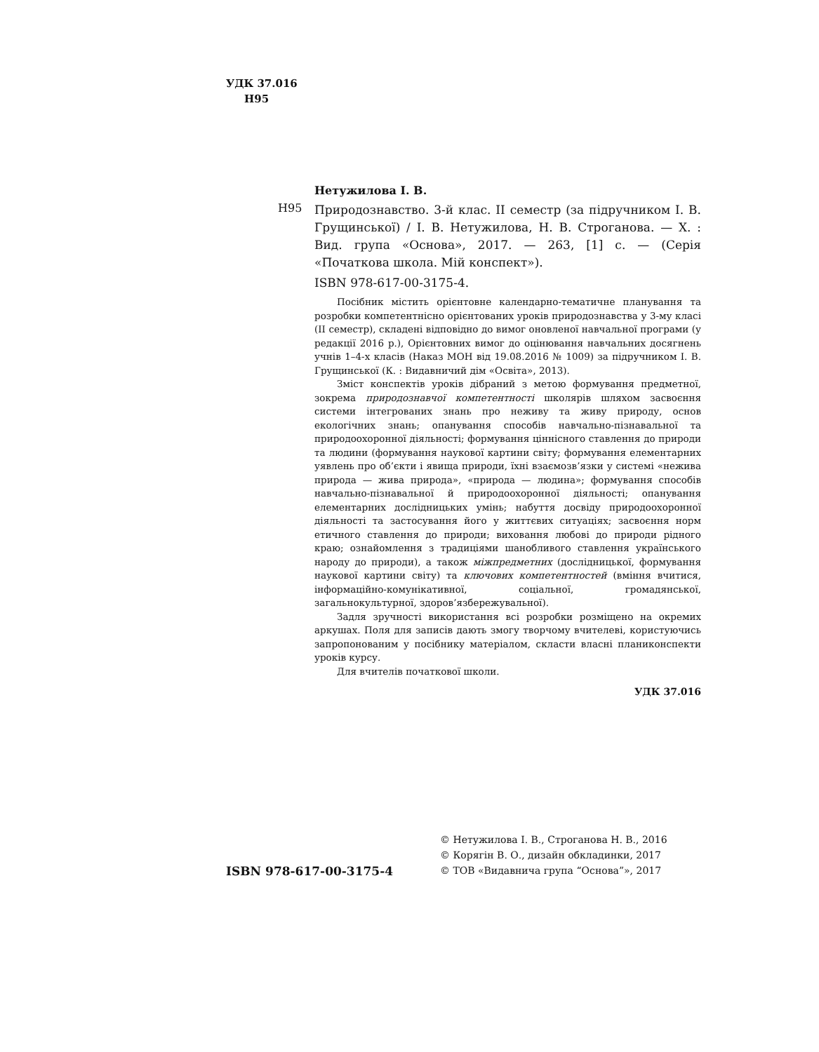УДК 37.016
Н95
Нетужилова І. В.
Н95
Природознавство. 3-й клас. ІІ семестр (за підручником І. В. Грущинської) / І. В. Нетужилова, Н. В. Строганова. — Х. : Вид. група «Основа», 2017. — 263, [1] с. — (Серія «Початкова школа. Мій конспект»).
ISBN 978-617-00-3175-4.
Посібник містить орієнтовне календарно-тематичне планування та розробки компетентнісно орієнтованих уроків природознавства у 3-му класі (ІІ семестр), складені відповідно до вимог оновленої навчальної програми (у редакції 2016 р.), Орієнтовних вимог до оцінювання навчальних досягнень учнів 1–4-х класів (Наказ МОН від 19.08.2016 № 1009) за підручником І. В. Грущинської (К. : Видавничий дім «Освіта», 2013).
Зміст конспектів уроків дібраний з метою формування предметної, зокрема природознавчої компетентності школярів шляхом засвоєння системи інтегрованих знань про неживу та живу природу, основ екологічних знань; опанування способів навчально-пізнавальної та природоохоронної діяльності; формування ціннісного ставлення до природи та людини (формування наукової картини світу; формування елементарних уявлень про об’єкти і явища природи, їхні взаємозв’язки у системі «нежива природа — жива природа», «природа — людина»; формування способів навчально-пізнавальної й природоохоронної діяльності; опанування елементарних дослідницьких умінь; набуття досвіду природоохоронної діяльності та застосування його у життєвих ситуаціях; засвоєння норм етичного ставлення до природи; виховання любові до природи рідного краю; ознайомлення з традиціями шанобливого ставлення українського народу до природи), а також міжпредметних (дослідницької, формування наукової картини світу) та ключових компетентностей (вміння вчитися, інформаційно-комунікативної, соціальної, громадянської, загальнокультурної, здоров’язбережувальної).
Задля зручності використання всі розробки розміщено на окремих аркушах. Поля для записів дають змогу творчому вчителеві, користуючись запропонованим у посібнику матеріалом, скласти власні планиконспекти уроків курсу.
Для вчителів початкової школи.
УДК 37.016
ISBN 978-617-00-3175-4
© Нетужилова І. В., Строганова Н. В., 2016
© Корягін В. О., дизайн обкладинки, 2017
© ТОВ «Видавнича група “Основа”», 2017